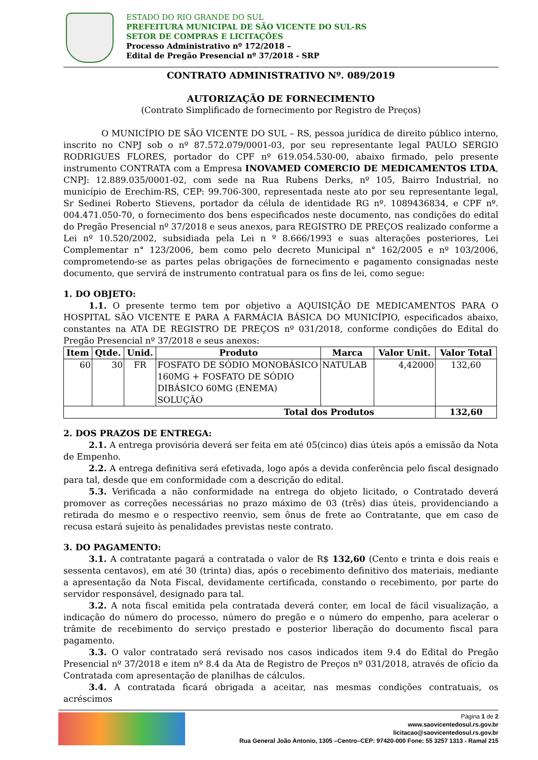ESTADO DO RIO GRANDE DO SUL
PREFEITURA MUNICIPAL DE SÃO VICENTE DO SUL-RS
SETOR DE COMPRAS E LICITAÇÕES
Processo Administrativo nº 172/2018 –
Edital de Pregão Presencial nº 37/2018 - SRP
CONTRATO ADMINISTRATIVO Nº. 089/2019
AUTORIZAÇÃO DE FORNECIMENTO
(Contrato Simplificado de fornecimento por Registro de Preços)
O MUNICÍPIO DE SÃO VICENTE DO SUL – RS, pessoa jurídica de direito público interno, inscrito no CNPJ sob o nº 87.572.079/0001-03, por seu representante legal PAULO SERGIO RODRIGUES FLORES, portador do CPF nº 619.054.530-00, abaixo firmado, pelo presente instrumento CONTRATA com a Empresa INOVAMED COMERCIO DE MEDICAMENTOS LTDA, CNPJ: 12.889.035/0001-02, com sede na Rua Rubens Derks, nº 105, Bairro Industrial, no município de Erechim-RS, CEP: 99.706-300, representada neste ato por seu representante legal, Sr Sedinei Roberto Stievens, portador da célula de identidade RG nº. 1089436834, e CPF nº. 004.471.050-70, o fornecimento dos bens especificados neste documento, nas condições do edital do Pregão Presencial nº 37/2018 e seus anexos, para REGISTRO DE PREÇOS realizado conforme a Lei nº 10.520/2002, subsidiada pela Lei n º 8.666/1993 e suas alterações posteriores, Lei Complementar n° 123/2006, bem como pelo decreto Municipal n° 162/2005 e nº 103/2006, comprometendo-se as partes pelas obrigações de fornecimento e pagamento consignadas neste documento, que servirá de instrumento contratual para os fins de lei, como segue:
1. DO OBJETO:
1.1. O presente termo tem por objetivo a AQUISIÇÃO DE MEDICAMENTOS PARA O HOSPITAL SÃO VICENTE E PARA A FARMÁCIA BÁSICA DO MUNICÍPIO, especificados abaixo, constantes na ATA DE REGISTRO DE PREÇOS nº 031/2018, conforme condições do Edital do Pregão Presencial nº 37/2018 e seus anexos:
| Item | Qtde. | Unid. | Produto | Marca | Valor Unit. | Valor Total |
| --- | --- | --- | --- | --- | --- | --- |
| 60 | 30 | FR | FOSFATO DE SÓDIO MONOBÁSICO 160MG + FOSFATO DE SÓDIO DIBÁSICO 60MG (ENEMA) SOLUÇÃO | NATULAB | 4,42000 | 132,60 |
| Total dos Produtos | | | | | | 132,60 |
2. DOS PRAZOS DE ENTREGA:
2.1. A entrega provisória deverá ser feita em até 05(cinco) dias úteis após a emissão da Nota de Empenho.
2.2. A entrega definitiva será efetivada, logo após a devida conferência pelo fiscal designado para tal, desde que em conformidade com a descrição do edital.
5.3. Verificada a não conformidade na entrega do objeto licitado, o Contratado deverá promover as correções necessárias no prazo máximo de 03 (três) dias úteis, providenciando a retirada do mesmo e o respectivo reenvio, sem ônus de frete ao Contratante, que em caso de recusa estará sujeito às penalidades previstas neste contrato.
3. DO PAGAMENTO:
3.1. A contratante pagará a contratada o valor de R$ 132,60 (Cento e trinta e dois reais e sessenta centavos), em até 30 (trinta) dias, após o recebimento definitivo dos materiais, mediante a apresentação da Nota Fiscal, devidamente certificada, constando o recebimento, por parte do servidor responsável, designado para tal.
3.2. A nota fiscal emitida pela contratada deverá conter, em local de fácil visualização, a indicação do número do processo, número do pregão e o número do empenho, para acelerar o trâmite de recebimento do serviço prestado e posterior liberação do documento fiscal para pagamento.
3.3. O valor contratado será revisado nos casos indicados item 9.4 do Edital do Pregão Presencial nº 37/2018 e item nº 8.4 da Ata de Registro de Preços nº 031/2018, através de ofício da Contratada com apresentação de planilhas de cálculos.
3.4. A contratada ficará obrigada a aceitar, nas mesmas condições contratuais, os acréscimos
Página 1 de 2
www.saovicentedosul.rs.gov.br
licitacao@saovicentedosul.rs.gov.br
Rua General João Antonio, 1305 –Centro–CEP: 97420-000 Fone: 55 3257 1313 - Ramal 215